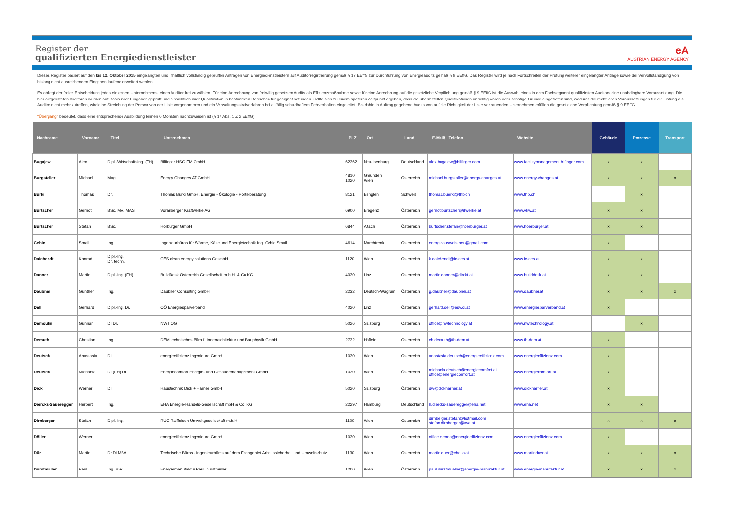Register der
qualifizierten Energiedienstleister
eA
AUSTRIAN ENERGY AGENCY
Dieses Register basiert auf den bis 12. Oktober 2015 eingelangten und inhaltlich vollständig geprüften Anträgen von Energiedienstleistern auf Auditorregistrierung gemäß § 17 EEffG zur Durchführung von Energieaudits gemäß § 9 EEffG. Das Register wird je nach Fortschreiten der Prüfung weiterer eingelangter Anträge sowie der Vervollständigung von bislang nicht ausreichenden Eingaben laufend erweitert werden.
Es obliegt der freien Entscheidung jedes einzelnen Unternehmens, einen Auditor frei zu wählen. Für eine Anrechnung von freiwillig gesetzten Audits als Effizienzmaßnahme sowie für eine Anrechnung auf die gesetzliche Verpflichtung gemäß § 9 EEffG ist die Auswahl eines in dem Fachsegment qualifizierten Auditors eine unabdingbare Voraussetzung. Die hier aufgelisteten Auditoren wurden auf Basis ihrer Eingaben geprüft und hinsichtlich ihrer Qualifikation in bestimmten Bereichen für geeignet befunden. Sollte sich zu einem späteren Zeitpunkt ergeben, dass die übermittelten Qualifikationen unrichtig waren oder sonstige Gründe eingetreten sind, wodurch die rechtlichen Voraussetzungen für die Listung als Auditor nicht mehr zutreffen, wird eine Streichung der Person von der Liste vorgenommen und ein Verwaltungsstrafverfahren bei allfällig schuldhaftem Fehlverhalten eingeleitet. Bis dahin in Auftrag gegebene Audits von auf die Richtigkeit der Liste vertrauenden Unternehmen erfüllen die gesetzliche Verpflichtung gemäß § 9 EEffG.
"Übergang" bedeutet, dass eine entsprechende Ausbildung binnen 6 Monaten nachzuweisen ist (§ 17 Abs. 1 Z 2 EEffG)
| Nachname | Vorname | Titel | Unternehmen | PLZ | Ort | Land | E-Mail/ Telefon | Website | Gebäude | Prozesse | Transport |
| --- | --- | --- | --- | --- | --- | --- | --- | --- | --- | --- | --- |
| Bugajew | Alex | Dipl.-Wirtschaftsing. (FH) | Bilfinger HSG FM GmbH | 62362 | Neu-Isenburg | Deutschland | alex.bugajew@bilfinger.com | www.facilitymanagement.bilfinger.com | x | x | |
| Burgstaller | Michael | Mag. | Energy Changes AT GmbH | 4810 1020 | Gmunden Wien | Österreich | michael.burgstaller@energy-changes.at | www.energy-changes.at | x | x | x |
| Bürki | Thomas | Dr. | Thomas Bürki GmbH, Energie - Ökologie - Politikberatung | 8121 | Benglen | Schweiz | thomas.buerki@thb.ch | www.thb.ch | | x | |
| Burtscher | Gernot | BSc, MA, MAS | Vorarlberger Kraftwerke AG | 6900 | Bregenz | Österreich | gernot.burtscher@illwerke.at | www.vkw.at | x | x | |
| Burtscher | Stefan | BSc. | Hörburger GmbH | 6844 | Altach | Österreich | burtscher.stefan@hoerburger.at | www.hoerburger.at | x | x | |
| Cehic | Smail | Ing. | Ingenieurbüros für Wärme, Kälte und Energietechnik Ing. Cehic Smail | 4614 | Marchtrenk | Österreich | energieausweis.neu@gmail.com | | x | | |
| Daichendt | Konrad | Dipl.-Ing. Dr. techn. | CES clean energy solutions GesmbH | 1120 | Wien | Österreich | k.daichendt@ic-ces.at | www.ic-ces.at | x | x | |
| Danner | Martin | Dipl.-Ing. (FH) | BuildDesk Österreich Gesellschaft m.b.H. & Co.KG | 4030 | Linz | Österreich | martin.danner@direkt.at | www.builddesk.at | x | x | |
| Daubner | Günther | Ing. | Daubner Consulting GmbH | 2232 | Deutsch-Wagram | Österreich | g.daubner@daubner.at | www.daubner.at | x | x | x |
| Dell | Gerhard | Dipl.-Ing. Dr. | OÖ Energiesparverband | 4020 | Linz | Österreich | gerhard.dell@esv.or.at | www.energiesparverband.at | x | | |
| Demoulin | Gunnar | DI Dr. | NWT OG | 5026 | Salzburg | Österreich | office@nwtechnology.at | www.nwtechnology.at | | x | |
| Demuth | Christian | Ing. | DEM technisches Büro f. Innenarchitektur und Bauphysik GmbH | 2732 | Höflein | Österreich | ch.demuth@tb-dem.at | www.tb-dem.at | x | | |
| Deutsch | Anastasia | DI | energieeffizienz Ingenieure GmbH | 1030 | Wien | Österreich | anastasia.deutsch@energieeffizienz.com | www.energieeffizienz.com | x | | |
| Deutsch | Michaela | DI (FH) DI | Energiecomfort Energie- und Gebäudemanagement GmbH | 1030 | Wien | Österreich | michaela.deutsch@energiecomfort.at office@energiecomfort.at | www.energiecomfort.at | x | | |
| Dick | Werner | DI | Haustechnik Dick + Harner GmbH | 5020 | Salzburg | Österreich | dw@dickharner.at | www.dickharner.at | x | | |
| Diercks-Saueregger | Herbert | Ing. | EHA Energie-Handels-Gesellschaft mbH & Co. KG | 22297 | Hamburg | Deutschland | h.diercks-saueregger@eha.net | www.eha.net | x | x | |
| Dirnberger | Stefan | Dipl.-Ing. | RUG Raiffeisen Umweltgesellschaft m.b.H | 1100 | Wien | Österreich | dirnberger.stefan@hotmail.com stefan.dirnberger@rwa.at | | x | x | x |
| Döller | Werner | | energieeffizienz Ingenieure GmbH | 1030 | Wien | Österreich | office.vienna@energieeffizienz.com | www.energieeffizienz.com | x | | |
| Dür | Martin | Dr.Di.MBA | Technische Büros - Ingenieurbüros auf dem Fachgebiet Arbeitssicherheit und Umweltschutz | 1130 | Wien | Österreich | martin.duer@chello.at | www.martinduer.at | x | x | x |
| Durstmüller | Paul | Ing. BSc | Energiemanufaktur Paul Durstmüller | 1200 | Wien | Österreich | paul.durstmueller@energie-manufaktur.at | www.energie-manufaktur.at | x | x | x |